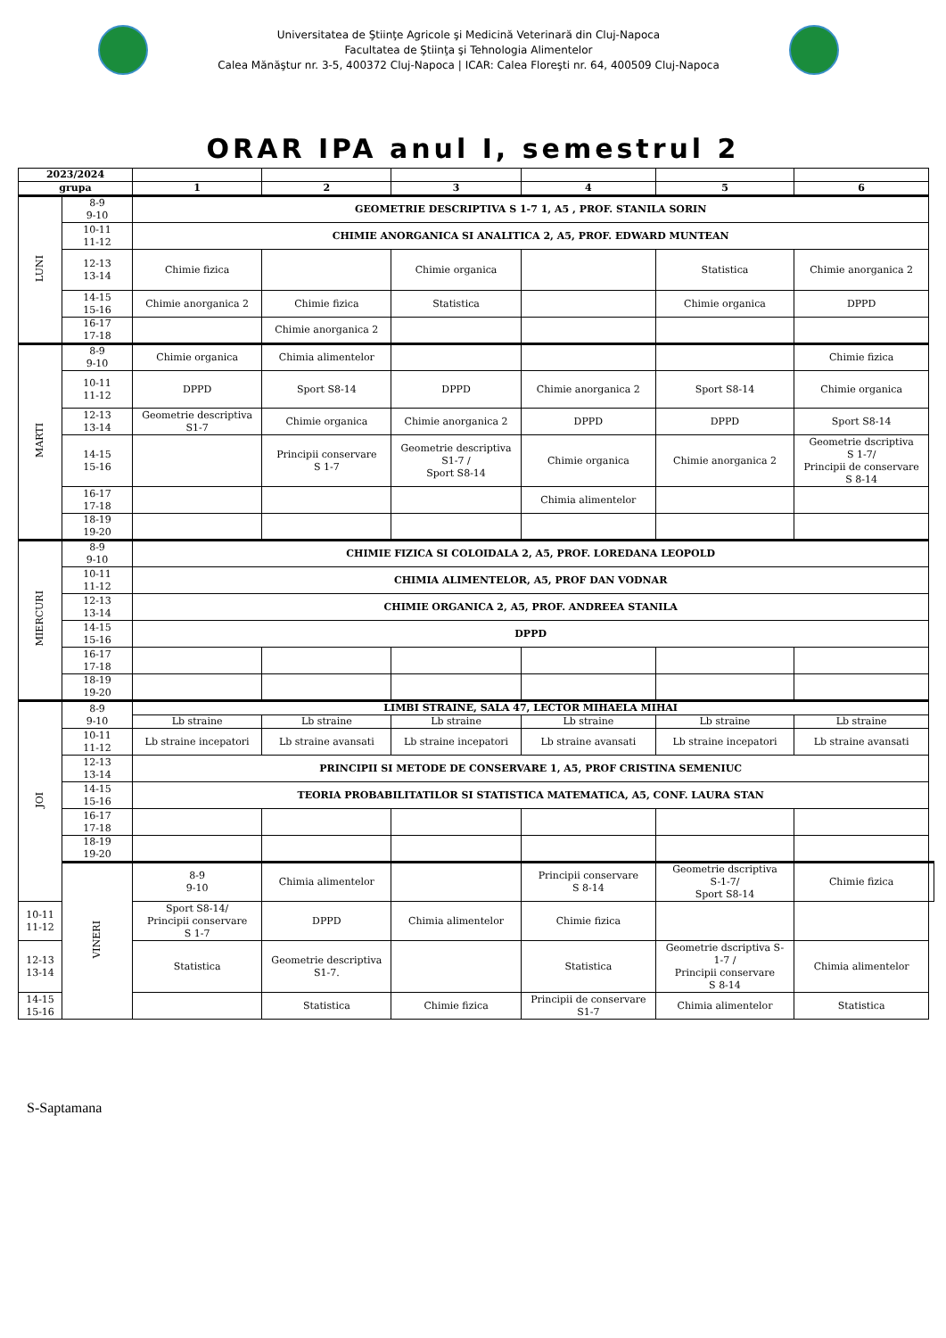Universitatea de Ştiinţe Agricole şi Medicină Veterinară din Cluj-Napoca
Facultatea de Ştiinţa şi Tehnologia Alimentelor
Calea Mănăştur nr. 3-5, 400372 Cluj-Napoca | ICAR: Calea Floreşti nr. 64, 400509 Cluj-Napoca
ORAR IPA anul I, semestrul 2
| 2023/2024 | | | | | | | | |
| grupa | | 1 | 2 | 3 | 4 | 5 | 6 | |
| LUNI | 8-9 9-10 | GEOMETRIE DESCRIPTIVA S 1-7 1, A5 , PROF. STANILA SORIN | | | | | | |
| | 10-11 11-12 | CHIMIE ANORGANICA SI ANALITICA 2, A5, PROF. EDWARD MUNTEAN | | | | | | |
| | 12-13 13-14 | Chimie fizica | | Chimie organica | | Statistica | Chimie anorganica 2 | |
| | 14-15 15-16 | Chimie anorganica 2 | Chimie fizica | Statistica | | Chimie organica | DPPD | |
| | 16-17 17-18 | | Chimie anorganica 2 | | | | | |
| MARTI | 8-9 9-10 | Chimie organica | Chimia alimentelor | | | | Chimie fizica | |
| | 10-11 11-12 | DPPD | Sport S8-14 | DPPD | Chimie anorganica 2 | Sport S8-14 | Chimie organica | |
| | 12-13 13-14 | Geometrie descriptiva S1-7 | Chimie organica | Chimie anorganica 2 | DPPD | DPPD | Sport S8-14 | |
| | 14-15 15-16 | | Principii conservare S 1-7 | Geometrie descriptiva S1-7 / Sport S8-14 | Chimie organica | Chimie anorganica 2 | Geometrie dscriptiva S 1-7/ Principii de conservare S 8-14 | |
| | 16-17 17-18 | | | | Chimia alimentelor | | | |
| | 18-19 19-20 | | | | | | | |
| MIERCURI | 8-9 9-10 | CHIMIE FIZICA SI COLOIDALA 2, A5, PROF. LOREDANA LEOPOLD | | | | | | |
| | 10-11 11-12 | CHIMIA ALIMENTELOR, A5, PROF DAN VODNAR | | | | | | |
| | 12-13 13-14 | CHIMIE ORGANICA 2, A5, PROF. ANDREEA STANILA | | | | | | |
| | 14-15 15-16 | DPPD | | | | | | |
| | 16-17 17-18 | | | | | | | |
| | 18-19 19-20 | | | | | | | |
| JOI | 8-9 9-10 | LIMBI STRAINE, SALA 47, LECTOR MIHAELA MIHAI | | | | | | |
| | | Lb straine | Lb straine | Lb straine | Lb straine | Lb straine | Lb straine | |
| | 10-11 11-12 | Lb straine incepatori | Lb straine avansati | Lb straine incepatori | Lb straine avansati | Lb straine incepatori | Lb straine avansati | |
| | 12-13 13-14 | PRINCIPII SI METODE DE CONSERVARE 1, A5, PROF CRISTINA SEMENIUC | | | | | | |
| | 14-15 15-16 | TEORIA PROBABILITATILOR SI STATISTICA MATEMATICA, A5, CONF. LAURA STAN | | | | | | |
| | 16-17 17-18 | | | | | | | |
| | 18-19 19-20 | | | | | | | |
| | VINERI | 8-9 9-10 | Chimia alimentelor | | Principii conservare S 8-14 | Geometrie dscriptiva S-1-7/ Sport S8-14 | Chimie fizica | |
| 10-11 11-12 | | Sport S8-14/ Principii conservare S 1-7 | DPPD | Chimia alimentelor | Chimie fizica | | | |
| 12-13 13-14 | | Statistica | Geometrie descriptiva S1-7. | | Statistica | Geometrie dscriptiva S- 1-7 / Principii conservare S 8-14 | Chimia alimentelor | |
| 14-15 15-16 | | | Statistica | Chimie fizica | Principii de conservare S1-7 | Chimia alimentelor | Statistica | |
S-Saptamana